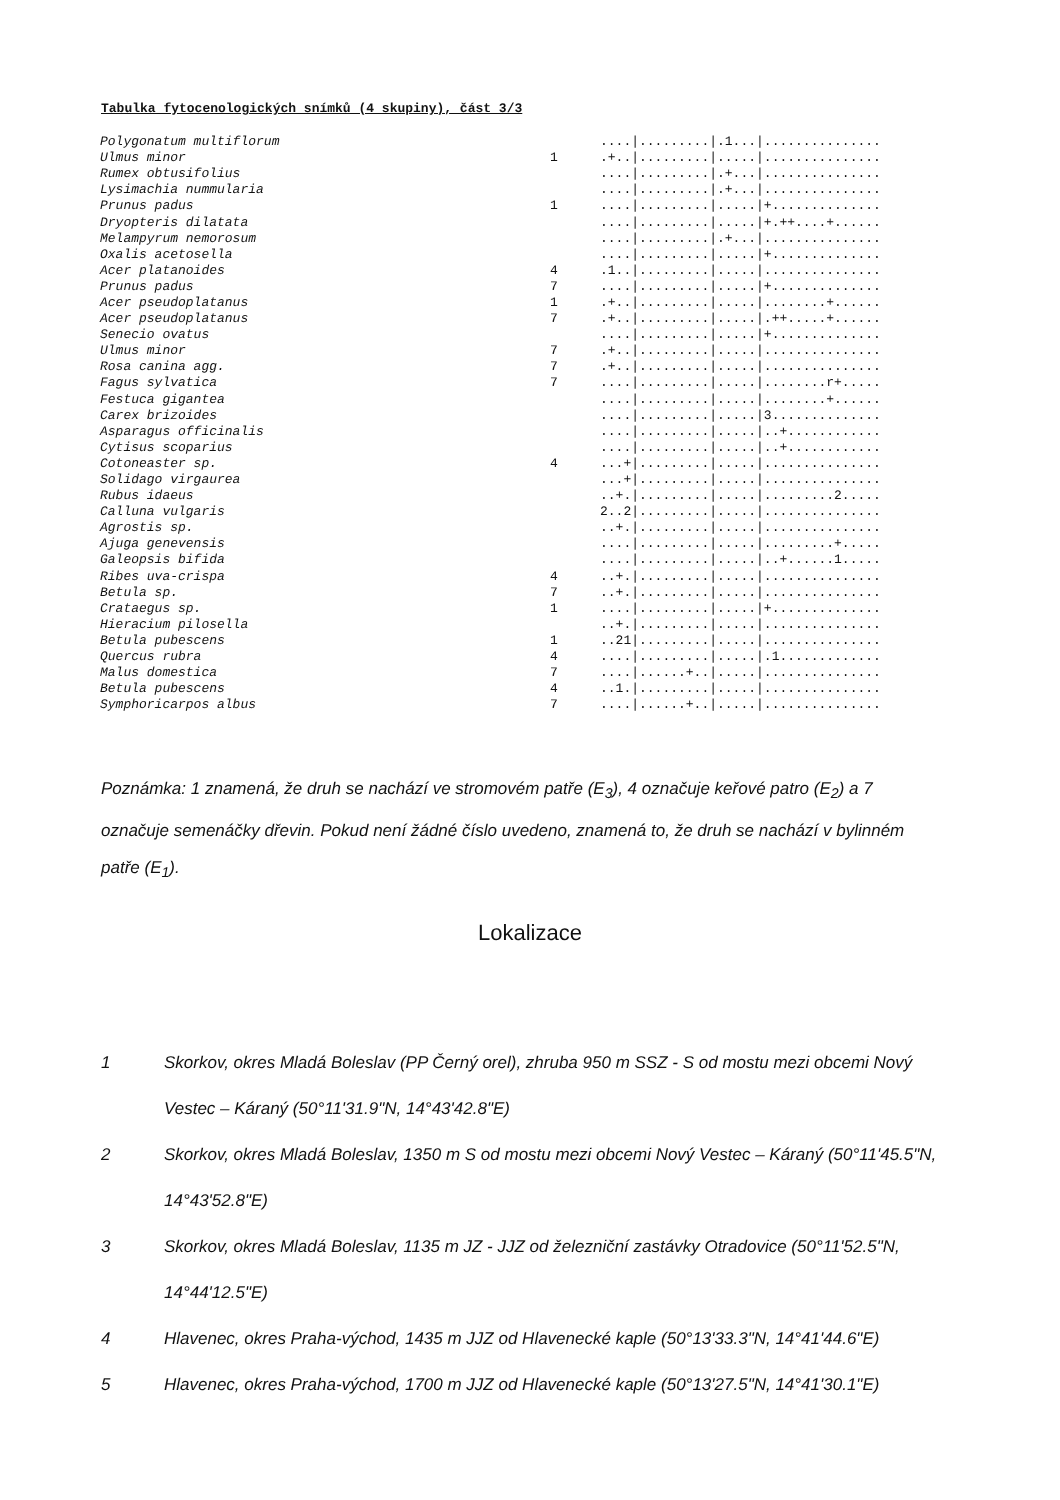Tabulka fytocenologických snímků (4 skupiny), část 3/3
| Polygonatum multiflorum | | ..../........./.1.../............... |
| Ulmus minor | 1 | .+../........./...../............... |
| Rumex obtusifolius | | ..../........./.+.../............... |
| Lysimachia nummularia | | ..../........./.+.../............... |
| Prunus padus | 1 | ..../........./...../+.............. |
| Dryopteris dilatata | | ..../........./...../+.++....+...... |
| Melampyrum nemorosum | | ..../........./.+.../............... |
| Oxalis acetosella | | ..../........./...../+.............. |
| Acer platanoides | 4 | .1../........./...../............... |
| Prunus padus | 7 | ..../........./...../+.............. |
| Acer pseudoplatanus | 1 | .+../........./...../........+...... |
| Acer pseudoplatanus | 7 | .+../........./...../.++.....+...... |
| Senecio ovatus | | ..../........./...../+.............. |
| Ulmus minor | 7 | .+../........./...../............... |
| Rosa canina agg. | 7 | .+../........./...../............... |
| Fagus sylvatica | 7 | ..../........./...../........r+..... |
| Festuca gigantea | | ..../........./...../........+...... |
| Carex brizoides | | ..../........./...../3.............. |
| Asparagus officinalis | | ..../........./...../..+............ |
| Cytisus scoparius | | ..../........./...../..+............ |
| Cotoneaster sp. | 4 | ...+/........./...../............... |
| Solidago virgaurea | | ...+/........./...../............... |
| Rubus idaeus | | ..+./........./...../.........2..... |
| Calluna vulgaris | | 2..2/........./...../............... |
| Agrostis sp. | | ..+./........./...../............... |
| Ajuga genevensis | | ..../........./...../.........+..... |
| Galeopsis bifida | | ..../........./...../..+......1..... |
| Ribes uva-crispa | 4 | ..+./........./...../............... |
| Betula sp. | 7 | ..+./........./...../............... |
| Crataegus sp. | 1 | ..../........./...../+.............. |
| Hieracium pilosella | | ..+./........./...../............... |
| Betula pubescens | 1 | ..21/........./...../............... |
| Quercus rubra | 4 | ..../........./...../.1............. |
| Malus domestica | 7 | ..../......+../...../............... |
| Betula pubescens | 4 | ..1./........./...../............... |
| Symphoricarpos albus | 7 | ..../......+../...../............... |
Poznámka: 1 znamená, že druh se nachází ve stromovém patře (E<sub>3</sub>), 4 označuje keřové patro (E<sub>2</sub>) a 7 označuje semenáčky dřevin. Pokud není žádné číslo uvedeno, znamená to, že druh se nachází v bylinném patře (E<sub>1</sub>).
Lokalizace
1 Skorkov, okres Mladá Boleslav (PP Černý orel), zhruba 950 m SSZ - S od mostu mezi obcemi Nový Vestec – Káraný (50°11'31.9"N, 14°43'42.8"E)
2 Skorkov, okres Mladá Boleslav, 1350 m S od mostu mezi obcemi Nový Vestec – Káraný (50°11'45.5"N, 14°43'52.8"E)
3 Skorkov, okres Mladá Boleslav, 1135 m JZ - JJZ od železniční zastávky Otradovice (50°11'52.5"N, 14°44'12.5"E)
4 Hlavenec, okres Praha-východ, 1435 m JJZ od Hlavenecké kaple (50°13'33.3"N, 14°41'44.6"E)
5 Hlavenec, okres Praha-východ, 1700 m JJZ od Hlavenecké kaple (50°13'27.5"N, 14°41'30.1"E)